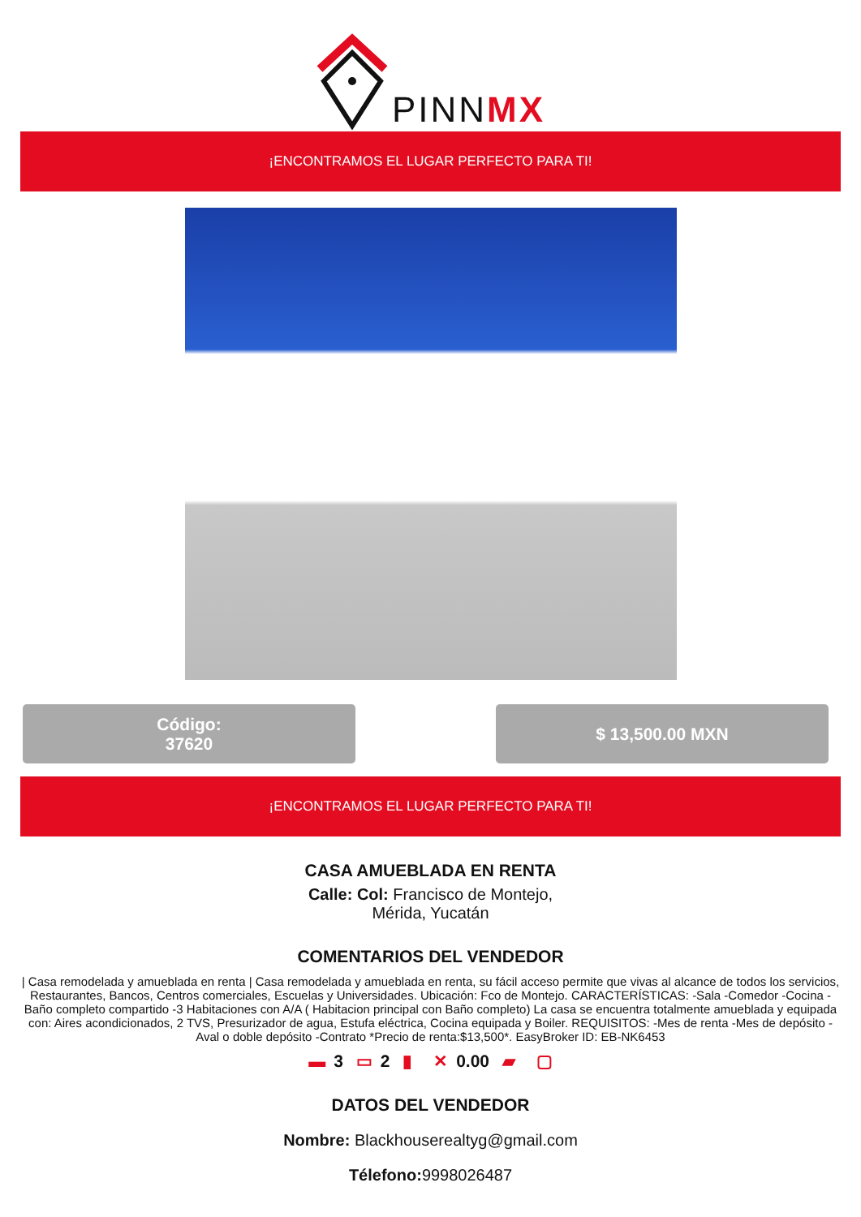PINNMX
¡ENCONTRAMOS EL LUGAR PERFECTO PARA TI!
Código:
37620
$ 13,500.00 MXN
¡ENCONTRAMOS EL LUGAR PERFECTO PARA TI!
CASA AMUEBLADA EN RENTA
Calle: Col: Francisco de Montejo,
Mérida, Yucatán
COMENTARIOS DEL VENDEDOR
| Casa remodelada y amueblada en renta | Casa remodelada y amueblada en renta, su fácil acceso permite que vivas al alcance de todos los servicios, Restaurantes, Bancos, Centros comerciales, Escuelas y Universidades. Ubicación: Fco de Montejo. CARACTERÍSTICAS: -Sala -Comedor -Cocina -Baño completo compartido -3 Habitaciones con A/A ( Habitacion principal con Baño completo) La casa se encuentra totalmente amueblada y equipada con: Aires acondicionados, 2 TVS, Presurizador de agua, Estufa eléctrica, Cocina equipada y Boiler. REQUISITOS: -Mes de renta -Mes de depósito -Aval o doble depósito -Contrato *Precio de renta:$13,500*. EasyBroker ID: EB-NK6453
▬ 3 ▭ 2 ▮ ✕ 0.00 ▰ ▢
DATOS DEL VENDEDOR
Nombre: Blackhouserealtyg@gmail.com
Télefono: 9998026487